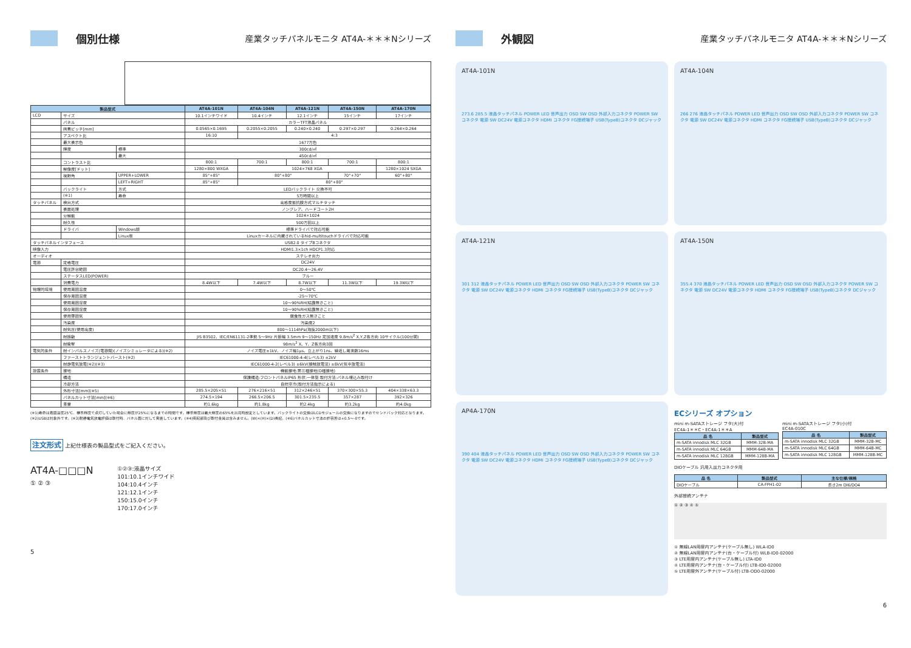個別仕様
産業タッチパネルモニタ AT4A-＊＊＊Nシリーズ
| 製品型式 | | | AT4A-101N | AT4A-104N | AT4A-121N | AT4A-150N | AT4A-170N |
| --- | --- | --- | --- | --- | --- | --- | --- |
| LCD | サイズ | | 10.1インチワイド | 10.4インチ | 12.1インチ | 15インチ | 17インチ |
| | パネル | | カラーTFT液晶パネル | | | | |
| | 画素ピッチ[mm] | | 0.0565×0.1695 | 0.2055×0.2055 | 0.240×0.240 | 0.297×0.297 | 0.264×0.264 |
| | アスペクト比 | | 16:10 | 4:3 | | | |
| | 最大表示色 | | 1677万色 | | | | |
| | 輝度 | 標準 | 300cd/㎡ | | | | |
| | | 最大 | 450cd/㎡ | | | | |
| | コントラスト比 | | 800:1 | 700:1 | 800:1 | 700:1 | 800:1 |
| | 解像度[ドット] | | 1280×800 WXGA | 1024×768 XGA | | | 1280×1024 SXGA |
| | 視野角 | UPPER+LOWER | 85°+85° | 80°+80° | | 70°+70° | 60°+80° |
| | | LEFT+RIGHT | 85°+85° | 80°+80° | | | |
| | バックライト | 方式 | LEDバックライト 交換不可 | | | | |
| | (※1) | 寿命 | 5万時間以上 | | | | |
| タッチパネル | 検出方式 | | 高感度抵抗膜方式マルチタッチ | | | | |
| | 表面処理 | | ノングレア、ハードコート2H | | | | |
| | 分解能 | | 1024×1024 | | | | |
| | 耐久性 | | 500万回以上 | | | | |
| | ドライバ | Windows版 | 標準ドライバで対応可能 | | | | |
| | | Linux版 | Linuxカーネルに内蔵されているhid-multitouchドライバで対応可能 | | | | |
| タッチパネルインタフェース | | | USB2.0 タイプBコネクタ | | | | |
| 映像入力 | | | HDMI1.3×1ch HDCP1.3対応 | | | | |
| オーディオ | | | ステレオ出力 | | | | |
| 電源 | 定格電圧 | | DC24V | | | | |
| | 電圧許容範囲 | | DC20.4〜26.4V | | | | |
| | ステータスLED(POWER) | | ブルー | | | | |
| | 消費電力 | | 8.4W以下 | 7.4W以下 | 8.7W以下 | 11.3W以下 | 19.3W以下 |
| 物理的環境 | 使用周囲温度 | | 0〜50℃ | | | | |
| | 保存周囲温度 | | -25〜70℃ | | | | |
| | 使用周囲湿度 | | 10〜90%RH(結露無きこと) | | | | |
| | 保存周囲湿度 | | 10〜90%RH(結露無きこと) | | | | |
| | 使用雰囲気 | | 腐食性ガス無きこと | | | | |
| | 汚染度 | | 汚染度2 | | | | |
| | 耐気圧(使用高度) | | 800〜1114hPa(海抜2000m以下) | | | | |
| | 耐振動 | | JIS B3502、IEC/EN61131-2準拠 5〜9Hz 片振幅 3.5mm 9〜150Hz 定加速度 9.8m/s<sup>2</sup> X,Y,Z各方向 10サイクル(100分間) | | | | |
| | 耐衝撃 | | 98m/s<sup>2</sup> X、Y、Z各方向3回 | | | | |
| 電気的条件 | 耐インパルスノイズ(電源間)(ノイズシミュレータによる)(※2) | | ノイズ電圧±1kV、ノイズ幅1μs、立上がり1ns、繰返し周波数16ms | | | | |
| | ファーストトランジェントバースト(※2) | | IEC61000-4-4(レベル3) ±2kV | | | | |
| | 耐静電気放電(※2)(※3) | | IEC61000-4-2(レベル3) ±6kV(接触放電法) ±8kV(気中放電法) | | | | |
| 設置条件 | 接地 | | 機能接地:第三種接地(D種接地) | | | | |
| | 構造 | | 保護構造:フロントパネルIP65 形状:一体型 取付方法:パネル埋込み取付け | | | | |
| | 冷却方法 | | 自然空冷(取付方法指示による) | | | | |
| | 外形寸法[mm](※5) | | 285.5×205×51 | 276×216×51 | 312×246×51 | 370×300×55.3 | 404×338×63.3 |
| | パネルカット寸法[mm](※6) | | 274.5×194 | 266.5×206.5 | 301.5×235.5 | 357×287 | 392×326 |
| | 重量 | | 約1.6kg | 約1.8kg | 約2.4kg | 約3.2kg | 約4.0kg |
(※1)寿命は周囲温度25℃、標準輝度で点灯していた場合に輝度が25%になるまでの時間です。標準輝度は最大輝度の65%を出荷時設定としています。バックライトの交換はLCDモジュールの交換になりますのでセンドバック対応となります。(※2)USBは対象外です。(※3)耐静電気放電評価は取付時、パネル面に対して実施しています。(※4)突起部及び取付金具は含みません。(W)×(H)×(D)表記。(※6)パネルカット寸法の許容差は+0.5〜-0です。
注文形式 上記仕様表の製品型式をご記入ください。
AT4A-□□□N
① ② ③
①②③:液晶サイズ
101:10.1インチワイド
104:10.4インチ
121:12.1インチ
150:15.0インチ
170:17.0インチ
5
外観図
産業タッチパネルモニタ AT4A-＊＊＊Nシリーズ
AT4A-101N
273.6 285.5 液晶タッチパネル POWER LED 音声出力 OSD SW OSD 外部入力コネクタ POWER SW コネクタ 電源 SW DC24V 電源コネクタ HDMI コネクタ FG接続端子 USB(TypeB)コネクタ DCジャック
AT4A-104N
266 276 液晶タッチパネル POWER LED 音声出力 OSD SW OSD 外部入力コネクタ POWER SW コネクタ 電源 SW DC24V 電源コネクタ HDMI コネクタ FG接続端子 USB(TypeB)コネクタ DCジャック
AT4A-121N
301 312 液晶タッチパネル POWER LED 音声出力 OSD SW OSD 外部入力コネクタ POWER SW コネクタ 電源 SW DC24V 電源コネクタ HDMI コネクタ FG接続端子 USB(TypeB)コネクタ DCジャック
AT4A-150N
355.4 370 液晶タッチパネル POWER LED 音声出力 OSD SW OSD 外部入力コネクタ POWER SW コネクタ 電源 SW DC24V 電源コネクタ HDMI コネクタ FG接続端子 USB(TypeB)コネクタ DCジャック
AP4A-170N
390 404 液晶タッチパネル POWER LED 音声出力 OSD SW OSD 外部入力コネクタ POWER SW コネクタ 電源 SW DC24V 電源コネクタ HDMI コネクタ FG接続端子 USB(TypeB)コネクタ DCジャック
ECシリーズ オプション
mini m-SATAストレージ フタ(大)付
EC4A-1＊＊C・EC4A-1＊＊A
| 品 名 | 製品型式 |
| --- | --- |
| m-SATA innodisk MLC 32GB | MMM-32B-MA |
| m-SATA innodisk MLC 64GB | MMM-64B-MA |
| m-SATA innodisk MLC 128GB | MMM-128B-MA |
mini m-SATAストレージ フタ(小)付
EC4A-010C
| 品 名 | 製品型式 |
| --- | --- |
| m-SATA innodisk MLC 32GB | MMM-32B-MC |
| m-SATA innodisk MLC 64GB | MMM-64B-MC |
| m-SATA innodisk MLC 128GB | MMM-128B-MC |
DIOケーブル 汎用入出力コネクタ用
| 品 名 | 製品型式 | 主な仕様/規格 |
| --- | --- | --- |
| DIOケーブル | CA-FPH1-02 | 長さ2m DI6/DO4 |
外部接続アンテナ
① ② ③ ④ ⑤
① 無線LAN用屋内アンテナ(ケーブル無し) WLA-ID0
② 無線LAN用屋内アンテナ(台・ケーブル付) WLB-ID0-02000
③ LTE用屋内アンテナ(ケーブル無し) LTA-ID0
④ LTE用屋内アンテナ(台・ケーブル付) LTB-ID0-02000
⑤ LTE用屋外アンテナ(ケーブル付) LTB-OD0-02000
6